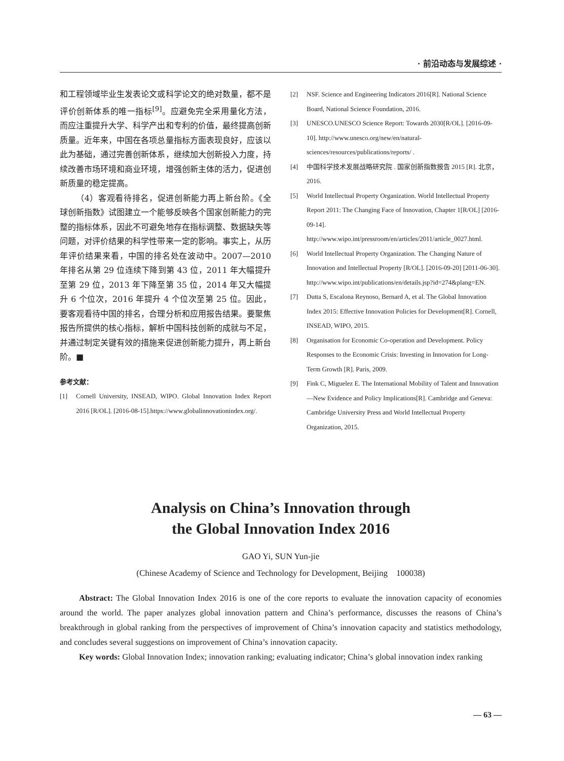· 前沿动态与发展综述 ·
和工程领域毕业生发表论文或科学论文的绝对数量，都不是评价创新体系的唯一指标<sup>[9]</sup>。应避免完全采用量化方法，而应注重提升大学、科学产出和专利的价值，最终提高创新质量。近年来，中国在各项总量指标方面表现良好，应该以此为基础，通过完善创新体系，继续加大创新投入力度，持续改善市场环境和商业环境，增强创新主体的活力，促进创新质量的稳定提高。
（4）客观看待排名，促进创新能力再上新台阶。《全球创新指数》试图建立一个能够反映各个国家创新能力的完整的指标体系，因此不可避免地存在指标调整、数据缺失等问题，对评价结果的科学性带来一定的影响。事实上，从历年评价结果来看，中国的排名处在波动中。2007—2010 年排名从第 29 位连续下降到第 43 位，2011 年大幅提升至第 29 位，2013 年下降至第 35 位，2014 年又大幅提升 6 个位次，2016 年提升 4 个位次至第 25 位。因此，要客观看待中国的排名，合理分析和应用报告结果。要聚焦报告所提供的核心指标，解析中国科技创新的成就与不足，并通过制定关键有效的措施来促进创新能力提升，再上新台阶。■
参考文献：
[1] Cornell University, INSEAD, WIPO. Global Innovation Index Report 2016 [R/OL]. [2016-08-15].https://www.globalinnovationindex.org/.
[2] NSF. Science and Engineering Indicators 2016[R]. National Science Board, National Science Foundation, 2016.
[3] UNESCO.UNESCO Science Report: Towards 2030[R/OL]. [2016-09-10]. http://www.unesco.org/new/en/natural-sciences/resources/publications/reports/ .
[4] 中国科学技术发展战略研究院 . 国家创新指数报告 2015 [R]. 北京，2016.
[5] World Intellectual Property Organization. World Intellectual Property Report 2011: The Changing Face of Innovation, Chapter 1[R/OL] [2016-09-14]. http://www.wipo.int/pressroom/en/articles/2011/article_0027.html.
[6] World Intellectual Property Organization. The Changing Nature of Innovation and Intellectual Property [R/OL]. [2016-09-20] [2011-06-30]. http://www.wipo.int/publications/en/details.jsp?id=274&plang=EN.
[7] Dutta S, Escalona Reynoso, Bernard A, et al. The Global Innovation Index 2015: Effective Innovation Policies for Development[R]. Cornell, INSEAD, WIPO, 2015.
[8] Organisation for Economic Co-operation and Development. Policy Responses to the Economic Crisis: Investing in Innovation for Long-Term Growth [R]. Paris, 2009.
[9] Fink C, Miguelez E. The International Mobility of Talent and Innovation—New Evidence and Policy Implications[R]. Cambridge and Geneva: Cambridge University Press and World Intellectual Property Organization, 2015.
Analysis on China’s Innovation through
the Global Innovation Index 2016
GAO Yi, SUN Yun-jie
(Chinese Academy of Science and Technology for Development, Beijing　100038)
Abstract: The Global Innovation Index 2016 is one of the core reports to evaluate the innovation capacity of economies around the world. The paper analyzes global innovation pattern and China’s performance, discusses the reasons of China’s breakthrough in global ranking from the perspectives of improvement of China’s innovation capacity and statistics methodology, and concludes several suggestions on improvement of China’s innovation capacity.
Key words: Global Innovation Index; innovation ranking; evaluating indicator; China’s global innovation index ranking
— 63 —